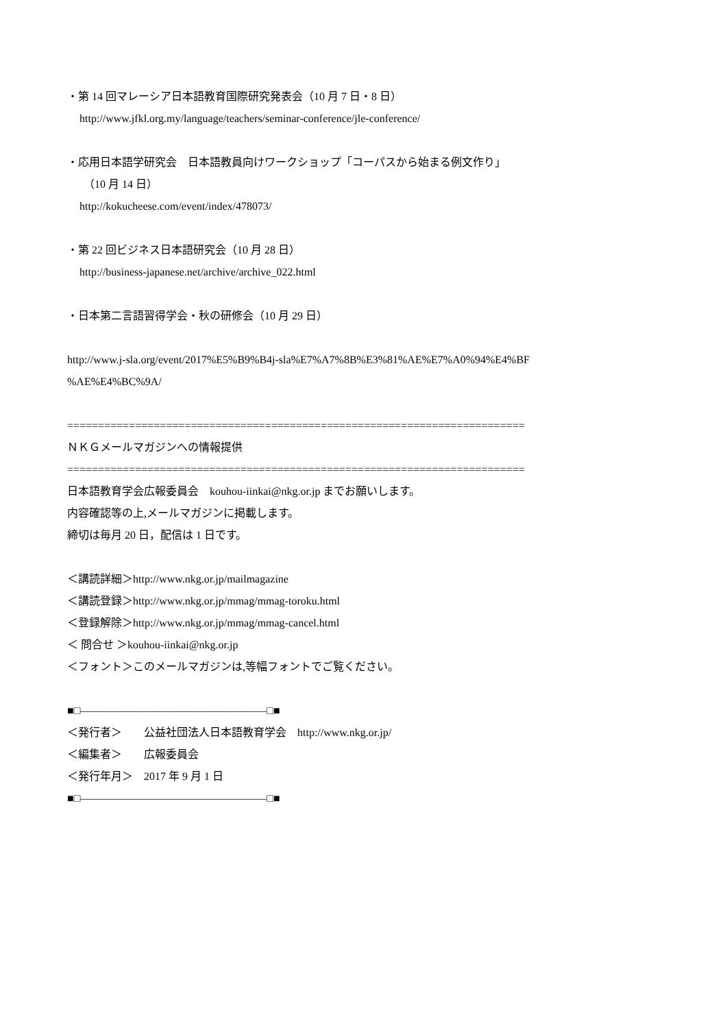・第 14 回マレーシア日本語教育国際研究発表会（10 月 7 日・8 日）
http://www.jfkl.org.my/language/teachers/seminar-conference/jle-conference/
・応用日本語学研究会　日本語教員向けワークショップ「コーパスから始まる例文作り」
（10 月 14 日）
http://kokucheese.com/event/index/478073/
・第 22 回ビジネス日本語研究会（10 月 28 日）
http://business-japanese.net/archive/archive_022.html
・日本第二言語習得学会・秋の研修会（10 月 29 日）
http://www.j-sla.org/event/2017%E5%B9%B4j-sla%E7%A7%8B%E3%81%AE%E7%A0%94%E4%BF
%AE%E4%BC%9A/
==========================================================================
ＮＫＧメールマガジンへの情報提供
==========================================================================
日本語教育学会広報委員会　kouhou-iinkai@nkg.or.jp までお願いします。
内容確認等の上,メールマガジンに掲載します。
締切は毎月 20 日，配信は 1 日です。
＜講読詳細＞http://www.nkg.or.jp/mailmagazine
＜講読登録＞http://www.nkg.or.jp/mmag/mmag-toroku.html
＜登録解除＞http://www.nkg.or.jp/mmag/mmag-cancel.html
＜ 問合せ ＞kouhou-iinkai@nkg.or.jp
＜フォント＞このメールマガジンは,等幅フォントでご覧ください。
■□―――――――――――――――――□■
＜発行者＞　　公益社団法人日本語教育学会　http://www.nkg.or.jp/
＜編集者＞　　広報委員会
＜発行年月＞　2017 年 9 月 1 日
■□―――――――――――――――――□■